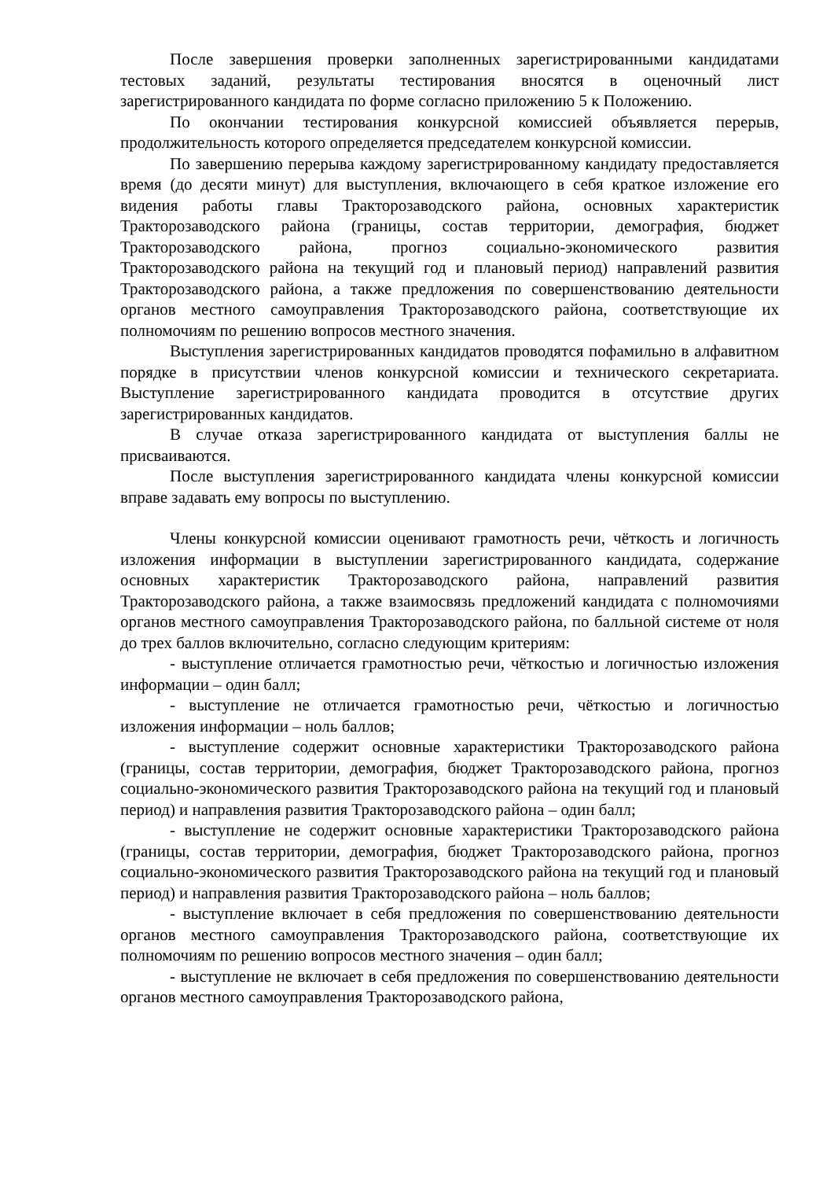После завершения проверки заполненных зарегистрированными кандидатами тестовых заданий, результаты тестирования вносятся в оценочный лист зарегистрированного кандидата по форме согласно приложению 5 к Положению.
По окончании тестирования конкурсной комиссией объявляется перерыв, продолжительность которого определяется председателем конкурсной комиссии.
По завершению перерыва каждому зарегистрированному кандидату предоставляется время (до десяти минут) для выступления, включающего в себя краткое изложение его видения работы главы Тракторозаводского района, основных характеристик Тракторозаводского района (границы, состав территории, демография, бюджет Тракторозаводского района, прогноз социально-экономического развития Тракторозаводского района на текущий год и плановый период) направлений развития Тракторозаводского района, а также предложения по совершенствованию деятельности органов местного самоуправления Тракторозаводского района, соответствующие их полномочиям по решению вопросов местного значения.
Выступления зарегистрированных кандидатов проводятся пофамильно в алфавитном порядке в присутствии членов конкурсной комиссии и технического секретариата. Выступление зарегистрированного кандидата проводится в отсутствие других зарегистрированных кандидатов.
В случае отказа зарегистрированного кандидата от выступления баллы не присваиваются.
После выступления зарегистрированного кандидата члены конкурсной комиссии вправе задавать ему вопросы по выступлению.
Члены конкурсной комиссии оценивают грамотность речи, чёткость и логичность изложения информации в выступлении зарегистрированного кандидата, содержание основных характеристик Тракторозаводского района, направлений развития Тракторозаводского района, а также взаимосвязь предложений кандидата с полномочиями органов местного самоуправления Тракторозаводского района, по балльной системе от ноля до трех баллов включительно, согласно следующим критериям:
- выступление отличается грамотностью речи, чёткостью и логичностью изложения информации – один балл;
- выступление не отличается грамотностью речи, чёткостью и логичностью изложения информации – ноль баллов;
- выступление содержит основные характеристики Тракторозаводского района (границы, состав территории, демография, бюджет Тракторозаводского района, прогноз социально-экономического развития Тракторозаводского района на текущий год и плановый период) и направления развития Тракторозаводского района – один балл;
- выступление не содержит основные характеристики Тракторозаводского района (границы, состав территории, демография, бюджет Тракторозаводского района, прогноз социально-экономического развития Тракторозаводского района на текущий год и плановый период) и направления развития Тракторозаводского района – ноль баллов;
- выступление включает в себя предложения по совершенствованию деятельности органов местного самоуправления Тракторозаводского района, соответствующие их полномочиям по решению вопросов местного значения – один балл;
- выступление не включает в себя предложения по совершенствованию деятельности органов местного самоуправления Тракторозаводского района,